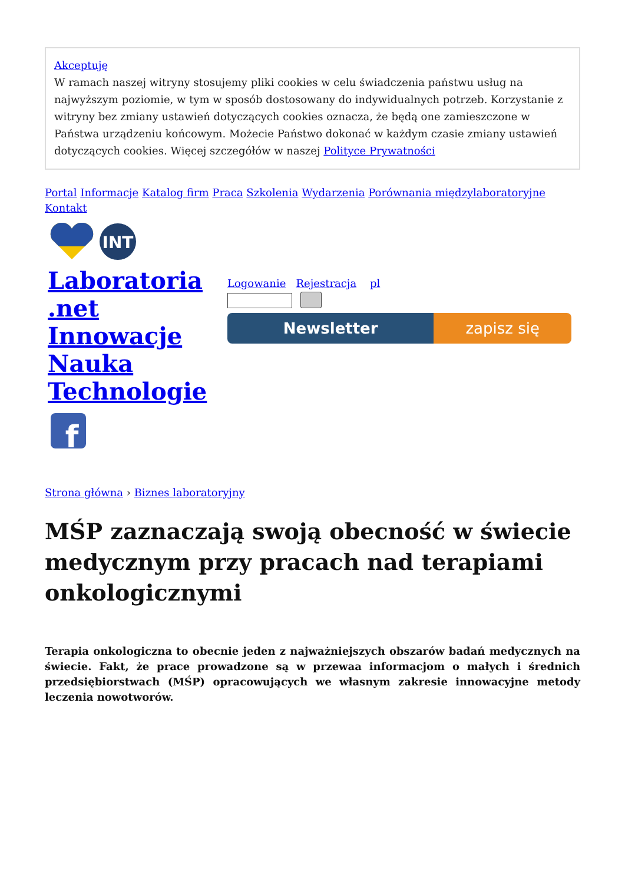Akceptuję
W ramach naszej witryny stosujemy pliki cookies w celu świadczenia państwu usług na najwyższym poziomie, w tym w sposób dostosowany do indywidualnych potrzeb. Korzystanie z witryny bez zmiany ustawień dotyczących cookies oznacza, że będą one zamieszczone w Państwa urządzeniu końcowym. Możecie Państwo dokonać w każdym czasie zmiany ustawień dotyczących cookies. Więcej szczegółów w naszej Polityce Prywatności
Portal Informacje Katalog firm Praca Szkolenia Wydarzenia Porównania międzylaboratoryjne Kontakt
INT
Laboratoria
.net
Innowacje
Nauka
Technologie
f
Logowanie Rejestracja pl
Newsletter zapisz się
Strona główna › Biznes laboratoryjny
MŚP zaznaczają swoją obecność w świecie medycznym przy pracach nad terapiami onkologicznymi
Terapia onkologiczna to obecnie jeden z najważniejszych obszarów badań medycznych na świecie. Fakt, że prace prowadzone są w przewaa informacjom o małych i średnich przedsiębiorstwach (MŚP) opracowujących we własnym zakresie innowacyjne metody leczenia nowotworów.